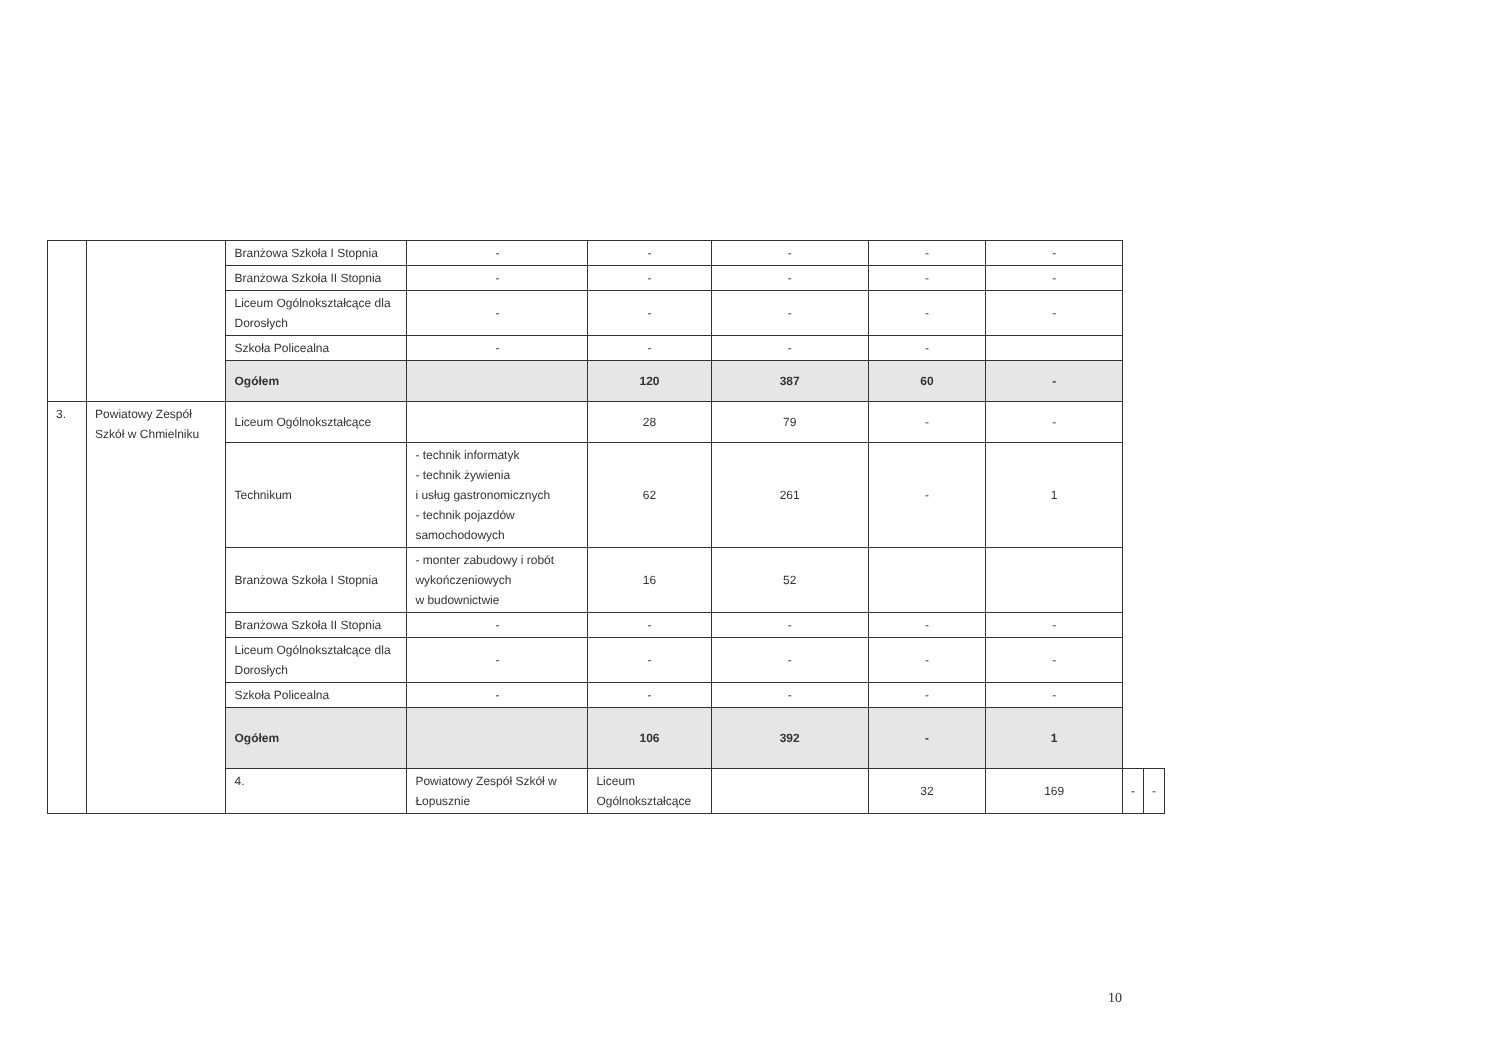| | | Branżowa Szkoła I Stopnia | - | - | - | - | - | | |
| | | Branżowa Szkoła II Stopnia | - | - | - | - | - | | |
| | | Liceum Ogólnokształcące dla Dorosłych | - | - | - | - | - | | |
| | | Szkoła Policealna | - | - | - | - | | | |
| | | Ogółem | | 120 | 387 | 60 | - | | |
| 3. | Powiatowy Zespół Szkół w Chmielniku | Liceum Ogólnokształcące | | 28 | 79 | - | - | | |
| | | Technikum | - technik informatyk - technik żywienia i usług gastronomicznych - technik pojazdów samochodowych | 62 | 261 | - | 1 | | |
| | | Branżowa Szkoła I Stopnia | - monter zabudowy i robót wykończeniowych w budownictwie | 16 | 52 | | | | |
| | | Branżowa Szkoła II Stopnia | - | - | - | - | - | | |
| | | Liceum Ogólnokształcące dla Dorosłych | - | - | - | - | - | | |
| | | Szkoła Policealna | - | - | - | - | - | | |
| | | Ogółem | | 106 | 392 | - | 1 | | |
| | | 4. | Powiatowy Zespół Szkół w Łopusznie | Liceum Ogólnokształcące | | 32 | 169 | - | - |
10